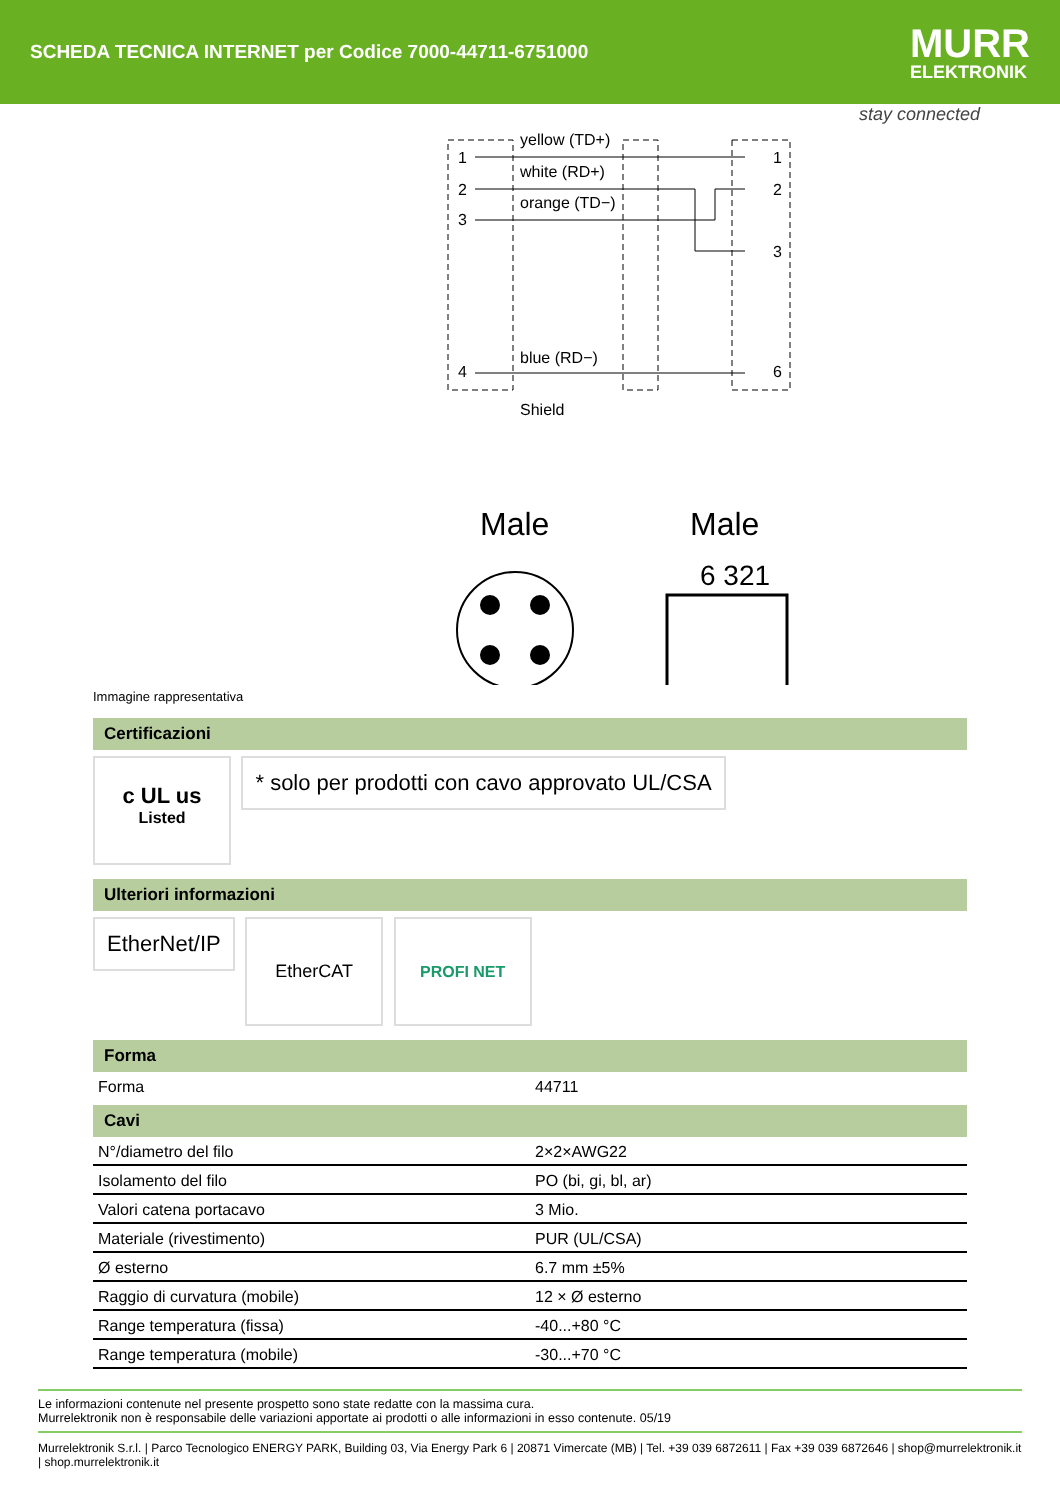SCHEDA TECNICA INTERNET per Codice 7000-44711-6751000
MURR
ELEKTRONIK
stay connected
yellow (TD+)
white (RD+)
orange (TD−)
blue (RD−)
Shield
1
2
3
4
1
2
3
6
Male
Male
6 321
Immagine rappresentativa
Certificazioni
c UL us
Listed
* solo per prodotti con cavo approvato UL/CSA
Ulteriori informazioni
EtherNet/IP
EtherCAT PROFI NET
Forma
| Forma | 44711 |
Cavi
| N°/diametro del filo | 2×2×AWG22 |
| Isolamento del filo | PO (bi, gi, bl, ar) |
| Valori catena portacavo | 3 Mio. |
| Materiale (rivestimento) | PUR (UL/CSA) |
| Ø esterno | 6.7 mm ±5% |
| Raggio di curvatura (mobile) | 12 × Ø esterno |
| Range temperatura (fissa) | -40...+80 °C |
| Range temperatura (mobile) | -30...+70 °C |
Le informazioni contenute nel presente prospetto sono state redatte con la massima cura.
Murrelektronik non è responsabile delle variazioni apportate ai prodotti o alle informazioni in esso contenute. 05/19
Murrelektronik S.r.l. | Parco Tecnologico ENERGY PARK, Building 03, Via Energy Park 6 | 20871 Vimercate (MB) | Tel. +39 039 6872611 | Fax +39 039 6872646 | shop@murrelektronik.it | shop.murrelektronik.it